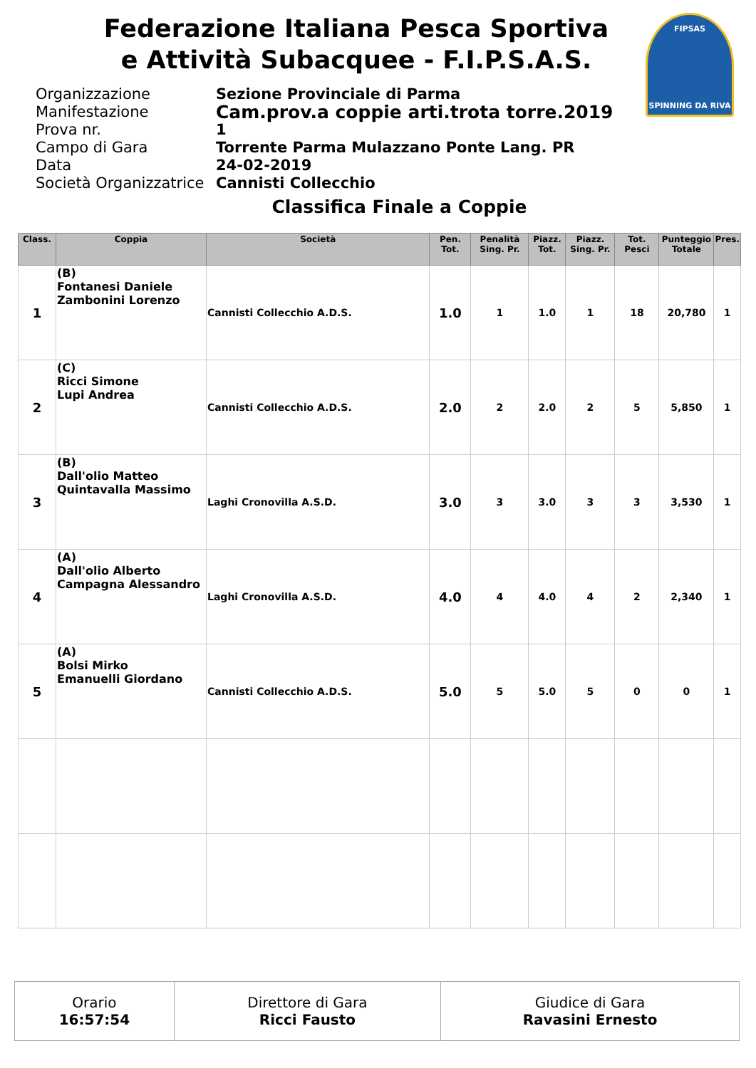Federazione Italiana Pesca Sportiva
e Attività Subacquee - F.I.P.S.A.S.
FIPSAS
SPINNING DA RIVA
Organizzazione Sezione Provinciale di Parma
Manifestazione Cam.prov.a coppie arti.trota torre.2019
Prova nr. 1
Campo di Gara Torrente Parma Mulazzano Ponte Lang. PR
Data 24-02-2019
Società Organizzatrice Cannisti Collecchio
Classifica Finale a Coppie
| Class. | Coppia | Società | Pen. Tot. | Penalità Sing. Pr. | Piazz. Tot. | Piazz. Sing. Pr. | Tot. Pesci | Punteggio Totale | Pres. |
| --- | --- | --- | --- | --- | --- | --- | --- | --- | --- |
| 1 | (B) Fontanesi Daniele Zambonini Lorenzo | Cannisti Collecchio A.D.S. | 1.0 | 1 | 1.0 | 1 | 18 | 20,780 | 1 |
| 2 | (C) Ricci Simone Lupi Andrea | Cannisti Collecchio A.D.S. | 2.0 | 2 | 2.0 | 2 | 5 | 5,850 | 1 |
| 3 | (B) Dall'olio Matteo Quintavalla Massimo | Laghi Cronovilla A.S.D. | 3.0 | 3 | 3.0 | 3 | 3 | 3,530 | 1 |
| 4 | (A) Dall'olio Alberto Campagna Alessandro | Laghi Cronovilla A.S.D. | 4.0 | 4 | 4.0 | 4 | 2 | 2,340 | 1 |
| 5 | (A) Bolsi Mirko Emanuelli Giordano | Cannisti Collecchio A.D.S. | 5.0 | 5 | 5.0 | 5 | 0 | 0 | 1 |
| Orario 16:57:54 | Direttore di Gara Ricci Fausto | Giudice di Gara Ravasini Ernesto |